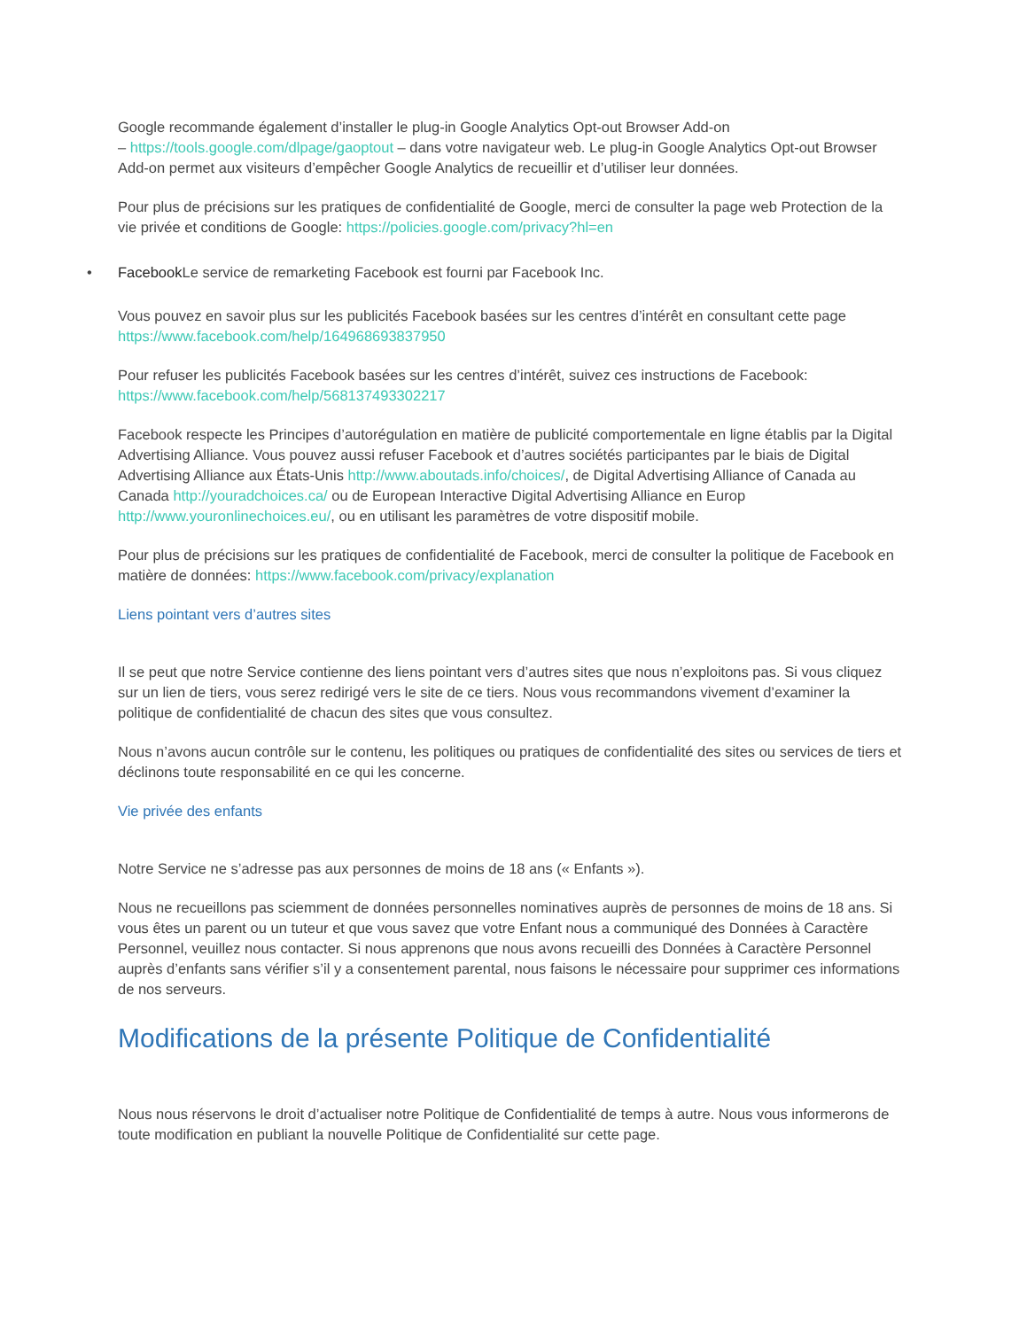Google recommande également d’installer le plug-in Google Analytics Opt-out Browser Add-on
– https://tools.google.com/dlpage/gaoptout – dans votre navigateur web. Le plug-in Google Analytics Opt-out Browser Add-on permet aux visiteurs d’empêcher Google Analytics de recueillir et d’utiliser leur données.
Pour plus de précisions sur les pratiques de confidentialité de Google, merci de consulter la page web Protection de la vie privée et conditions de Google: https://policies.google.com/privacy?hl=en
• Facebook Le service de remarketing Facebook est fourni par Facebook Inc.
Vous pouvez en savoir plus sur les publicités Facebook basées sur les centres d’intérêt en consultant cette page https://www.facebook.com/help/164968693837950
Pour refuser les publicités Facebook basées sur les centres d’intérêt, suivez ces instructions de Facebook: https://www.facebook.com/help/568137493302217
Facebook respecte les Principes d’autorégulation en matière de publicité comportementale en ligne établis par la Digital Advertising Alliance. Vous pouvez aussi refuser Facebook et d’autres sociétés participantes par le biais de Digital Advertising Alliance aux États-Unis http://www.aboutads.info/choices/, de Digital Advertising Alliance of Canada au Canada http://youradchoices.ca/ ou de European Interactive Digital Advertising Alliance en Europ http://www.youronlinechoices.eu/, ou en utilisant les paramètres de votre dispositif mobile.
Pour plus de précisions sur les pratiques de confidentialité de Facebook, merci de consulter la politique de Facebook en matière de données: https://www.facebook.com/privacy/explanation
Liens pointant vers d’autres sites
Il se peut que notre Service contienne des liens pointant vers d’autres sites que nous n’exploitons pas. Si vous cliquez sur un lien de tiers, vous serez redirigé vers le site de ce tiers. Nous vous recommandons vivement d’examiner la politique de confidentialité de chacun des sites que vous consultez.
Nous n’avons aucun contrôle sur le contenu, les politiques ou pratiques de confidentialité des sites ou services de tiers et déclinons toute responsabilité en ce qui les concerne.
Vie privée des enfants
Notre Service ne s’adresse pas aux personnes de moins de 18 ans (« Enfants »).
Nous ne recueillons pas sciemment de données personnelles nominatives auprès de personnes de moins de 18 ans. Si vous êtes un parent ou un tuteur et que vous savez que votre Enfant nous a communiqué des Données à Caractère Personnel, veuillez nous contacter. Si nous apprenons que nous avons recueilli des Données à Caractère Personnel auprès d’enfants sans vérifier s’il y a consentement parental, nous faisons le nécessaire pour supprimer ces informations de nos serveurs.
Modifications de la présente Politique de Confidentialité
Nous nous réservons le droit d’actualiser notre Politique de Confidentialité de temps à autre. Nous vous informerons de toute modification en publiant la nouvelle Politique de Confidentialité sur cette page.